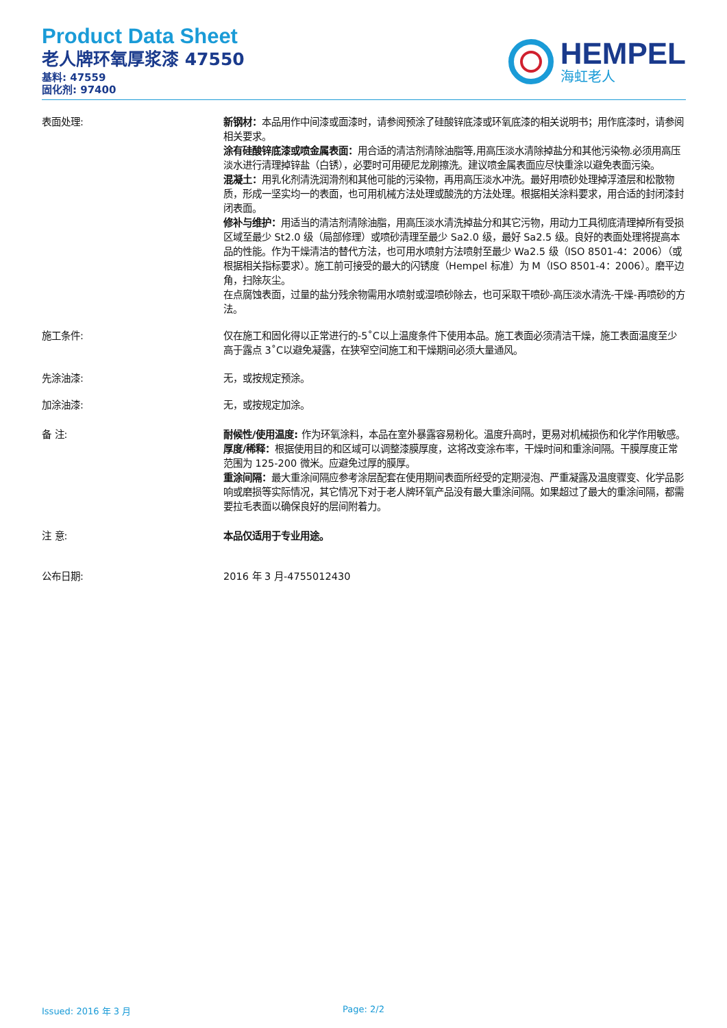Product Data Sheet
老人牌环氧厚浆漆 47550
基料: 47559
固化剂: 97400
HEMPEL
海虹老人
表面处理: 新钢材：本品用作中间漆或面漆时，请参阅预涂了硅酸锌底漆或环氧底漆的相关说明书；用作底漆时，请参阅相关要求。
涂有硅酸锌底漆或喷金属表面：用合适的清洁剂清除油脂等,用高压淡水清除掉盐分和其他污染物.必须用高压淡水进行清理掉锌盐（白锈），必要时可用硬尼龙刷擦洗。建议喷金属表面应尽快重涂以避免表面污染。
混凝土：用乳化剂清洗润滑剂和其他可能的污染物，再用高压淡水冲洗。最好用喷砂处理掉浮渣层和松散物质，形成一坚实均一的表面，也可用机械方法处理或酸洗的方法处理。根据相关涂料要求，用合适的封闭漆封闭表面。
修补与维护：用适当的清洁剂清除油脂，用高压淡水清洗掉盐分和其它污物，用动力工具彻底清理掉所有受损区域至最少 St2.0 级（局部修理）或喷砂清理至最少 Sa2.0 级，最好 Sa2.5 级。良好的表面处理将提高本品的性能。作为干燥清洁的替代方法，也可用水喷射方法喷射至最少 Wa2.5 级（ISO 8501-4：2006）（或根据相关指标要求）。施工前可接受的最大的闪锈度（Hempel 标准）为 M（ISO 8501-4：2006）。磨平边角，扫除灰尘。
在点腐蚀表面，过量的盐分残余物需用水喷射或湿喷砂除去，也可采取干喷砂-高压淡水清洗-干燥-再喷砂的方法。
施工条件: 仅在施工和固化得以正常进行的-5˚C以上温度条件下使用本品。施工表面必须清洁干燥，施工表面温度至少高于露点 3˚C以避免凝露，在狭窄空间施工和干燥期间必须大量通风。
先涂油漆: 无，或按规定预涂。
加涂油漆: 无，或按规定加涂。
备 注: 耐候性/使用温度: 作为环氧涂料，本品在室外暴露容易粉化。温度升高时，更易对机械损伤和化学作用敏感。
厚度/稀释：根据使用目的和区域可以调整漆膜厚度，这将改变涂布率，干燥时间和重涂间隔。干膜厚度正常范围为 125-200 微米。应避免过厚的膜厚。
重涂间隔：最大重涂间隔应参考涂层配套在使用期间表面所经受的定期浸泡、严重凝露及温度骤变、化学品影响或磨损等实际情况，其它情况下对于老人牌环氧产品没有最大重涂间隔。如果超过了最大的重涂间隔，都需要拉毛表面以确保良好的层间附着力。
注 意: 本品仅适用于专业用途。
公布日期: 2016 年 3 月-4755012430
Issued: 2016 年 3 月 Page: 2/2